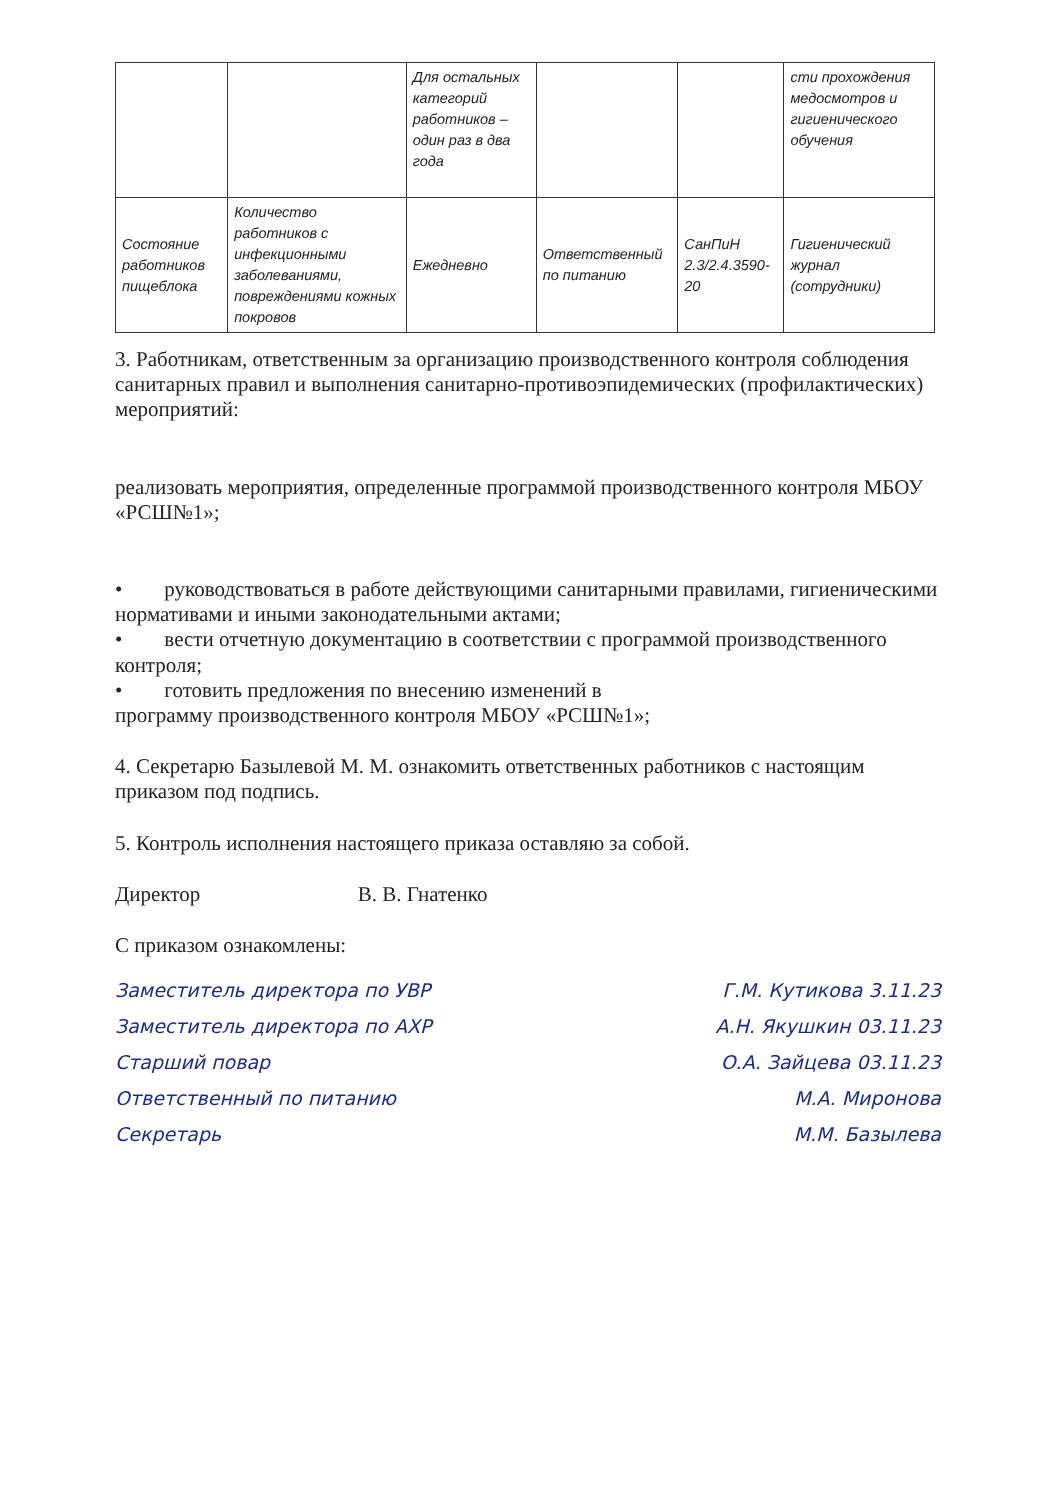| | | Для остальных категорий работников – один раз в два года | | | сти прохождения медосмотров и гигиенического обучения |
| Состояние работников пищеблока | Количество работников с инфекционными заболеваниями, повреждениями кожных покровов | Ежедневно | Ответственный по питанию | СанПиН 2.3/2.4.3590-20 | Гигиенический журнал (сотрудники) |
3. Работникам, ответственным за организацию производственного контроля соблюдения санитарных правил и выполнения санитарно-противоэпидемических (профилактических)
мероприятий:
реализовать мероприятия, определенные программой производственного контроля МБОУ «РСШ№1»;
• руководствоваться в работе действующими санитарными правилами, гигиеническими нормативами и иными законодательными актами;
• вести отчетную документацию в соответствии с программой производственного контроля;
• готовить предложения по внесению изменений в
программу производственного контроля МБОУ «РСШ№1»;
4. Секретарю Базылевой М. М. ознакомить ответственных работников с настоящим приказом под подпись.
5. Контроль исполнения настоящего приказа оставляю за собой.
Директор В. В. Гнатенко
С приказом ознакомлены:
Заместитель директора по УВР Г.М. Кутикова 3.11.23
Заместитель директора по АХР А.Н. Якушкин 03.11.23
Старший повар О.А. Зайцева 03.11.23
Ответственный по питанию М.А. Миронова
Секретарь М.М. Базылева